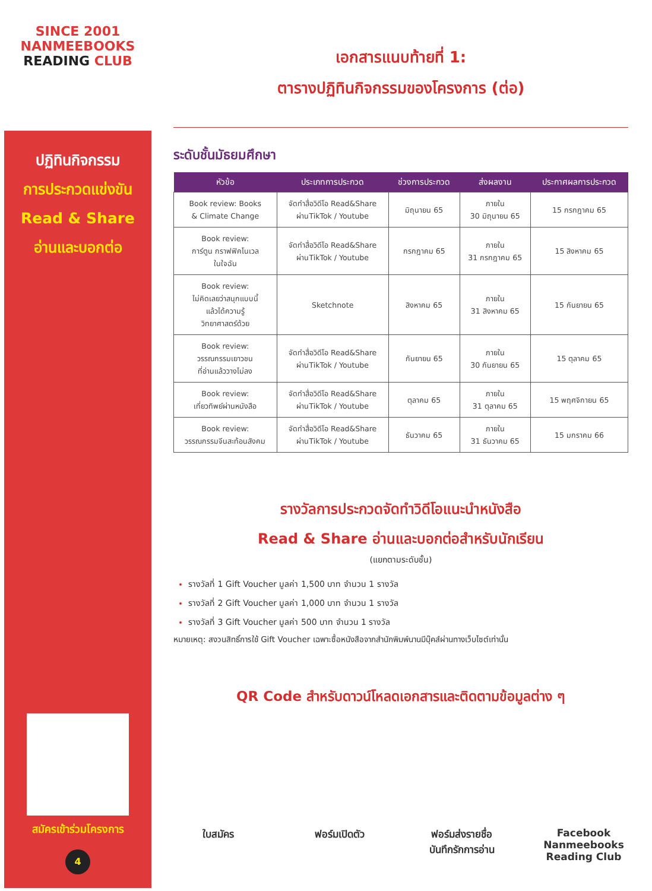SINCE 2001
NANMEEBOOKS
READING CLUB
ปฏิทินกิจกรรม
การประกวดแข่งขัน
Read & Share
อ่านและบอกต่อ
สมัครเข้าร่วมโครงการ
4
เอกสารแนบท้ายที่ 1:
ตารางปฏิทินกิจกรรมของโครงการ (ต่อ)
ระดับชั้นมัธยมศึกษา
| หัวข้อ | ประเภทการประกวด | ช่วงการประกวด | ส่งผลงาน | ประกาศผลการประกวด |
| --- | --- | --- | --- | --- |
| Book review: Books & Climate Change | จัดทำสื่อวิดีโอ Read&Share ผ่านTikTok / Youtube | มิถุนายน 65 | ภายใน 30 มิถุนายน 65 | 15 กรกฎาคม 65 |
| Book review: การ์ตูน กราฟฟิคโนเวล ในใจฉัน | จัดทำสื่อวิดีโอ Read&Share ผ่านTikTok / Youtube | กรกฎาคม 65 | ภายใน 31 กรกฎาคม 65 | 15 สิงหาคม 65 |
| Book review: ไม่คิดเลยว่าสนุกแบบนี้ แล้วได้ความรู้ วิทยาศาสตร์ด้วย | Sketchnote | สิงหาคม 65 | ภายใน 31 สิงหาคม 65 | 15 กันยายน 65 |
| Book review: วรรณกรรมเยาวชน ที่อ่านแล้ววางไม่ลง | จัดทำสื่อวิดีโอ Read&Share ผ่านTikTok / Youtube | กันยายน 65 | ภายใน 30 กันยายน 65 | 15 ตุลาคม 65 |
| Book review: เที่ยวทิพย์ผ่านหนังสือ | จัดทำสื่อวิดีโอ Read&Share ผ่านTikTok / Youtube | ตุลาคม 65 | ภายใน 31 ตุลาคม 65 | 15 พฤศจิกายน 65 |
| Book review: วรรณกรรมจีนสะท้อนสังคม | จัดทำสื่อวิดีโอ Read&Share ผ่านTikTok / Youtube | ธันวาคม 65 | ภายใน 31 ธันวาคม 65 | 15 มกราคม 66 |
รางวัลการประกวดจัดทำวิดีโอแนะนำหนังสือ
Read & Share อ่านและบอกต่อสำหรับนักเรียน
(แยกตามระดับชั้น)
รางวัลที่ 1 Gift Voucher มูลค่า 1,500 บาท จำนวน 1 รางวัล
รางวัลที่ 2 Gift Voucher มูลค่า 1,000 บาท จำนวน 1 รางวัล
รางวัลที่ 3 Gift Voucher มูลค่า 500 บาท จำนวน 1 รางวัล
หมายเหตุ: สงวนสิทธิ์การใช้ Gift Voucher เฉพาะซื้อหนังสือจากสำนักพิมพ์นานมีบุ๊คส์ผ่านทางเว็บไซต์เท่านั้น
QR Code สำหรับดาวน์โหลดเอกสารและติดตามข้อมูลต่าง ๆ
ใบสมัคร ฟอร์มเปิดตัว ฟอร์มส่งรายชื่อ
บันทึกรักการอ่าน
Facebook
Nanmeebooks
Reading Club